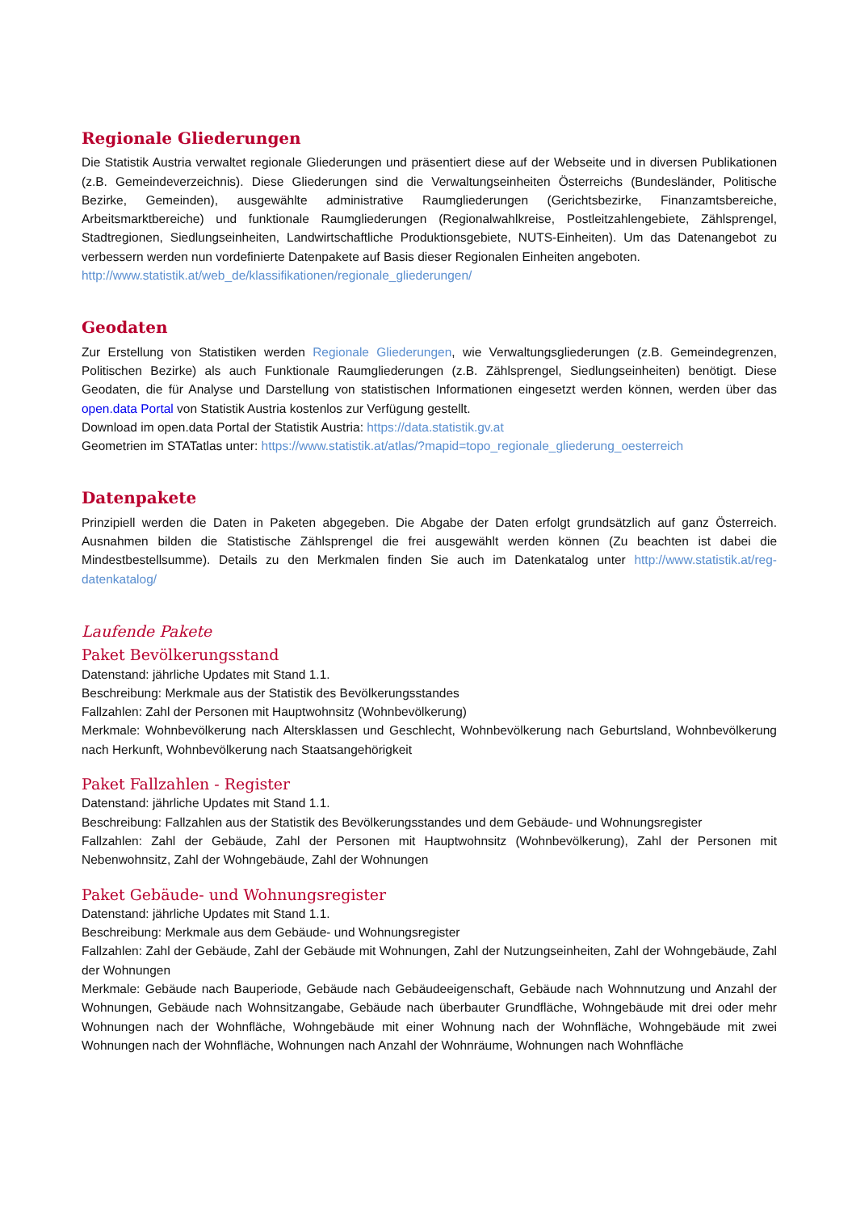Regionale Gliederungen
Die Statistik Austria verwaltet regionale Gliederungen und präsentiert diese auf der Webseite und in diversen Publikationen (z.B. Gemeindeverzeichnis). Diese Gliederungen sind die Verwaltungseinheiten Österreichs (Bundesländer, Politische Bezirke, Gemeinden), ausgewählte administrative Raumgliederungen (Gerichtsbezirke, Finanzamtsbereiche, Arbeitsmarktbereiche) und funktionale Raumgliederungen (Regionalwahlkreise, Postleitzahlengebiete, Zählsprengel, Stadtregionen, Siedlungseinheiten, Landwirtschaftliche Produktionsgebiete, NUTS-Einheiten). Um das Datenangebot zu verbessern werden nun vordefinierte Datenpakete auf Basis dieser Regionalen Einheiten angeboten.
http://www.statistik.at/web_de/klassifikationen/regionale_gliederungen/
Geodaten
Zur Erstellung von Statistiken werden Regionale Gliederungen, wie Verwaltungsgliederungen (z.B. Gemeindegrenzen, Politischen Bezirke) als auch Funktionale Raumgliederungen (z.B. Zählsprengel, Siedlungseinheiten) benötigt. Diese Geodaten, die für Analyse und Darstellung von statistischen Informationen eingesetzt werden können, werden über das open.data Portal von Statistik Austria kostenlos zur Verfügung gestellt.
Download im open.data Portal der Statistik Austria: https://data.statistik.gv.at
Geometrien im STATatlas unter: https://www.statistik.at/atlas/?mapid=topo_regionale_gliederung_oesterreich
Datenpakete
Prinzipiell werden die Daten in Paketen abgegeben. Die Abgabe der Daten erfolgt grundsätzlich auf ganz Österreich. Ausnahmen bilden die Statistische Zählsprengel die frei ausgewählt werden können (Zu beachten ist dabei die Mindestbestellsumme). Details zu den Merkmalen finden Sie auch im Datenkatalog unter http://www.statistik.at/reg-datenkatalog/
Laufende Pakete
Paket Bevölkerungsstand
Datenstand: jährliche Updates mit Stand 1.1.
Beschreibung: Merkmale aus der Statistik des Bevölkerungsstandes
Fallzahlen: Zahl der Personen mit Hauptwohnsitz (Wohnbevölkerung)
Merkmale: Wohnbevölkerung nach Altersklassen und Geschlecht, Wohnbevölkerung nach Geburtsland, Wohnbevölkerung nach Herkunft, Wohnbevölkerung nach Staatsangehörigkeit
Paket Fallzahlen - Register
Datenstand: jährliche Updates mit Stand 1.1.
Beschreibung: Fallzahlen aus der Statistik des Bevölkerungsstandes und dem Gebäude- und Wohnungsregister
Fallzahlen: Zahl der Gebäude, Zahl der Personen mit Hauptwohnsitz (Wohnbevölkerung), Zahl der Personen mit Nebenwohnsitz, Zahl der Wohngebäude, Zahl der Wohnungen
Paket Gebäude- und Wohnungsregister
Datenstand: jährliche Updates mit Stand 1.1.
Beschreibung: Merkmale aus dem Gebäude- und Wohnungsregister
Fallzahlen: Zahl der Gebäude, Zahl der Gebäude mit Wohnungen, Zahl der Nutzungseinheiten, Zahl der Wohngebäude, Zahl der Wohnungen
Merkmale: Gebäude nach Bauperiode, Gebäude nach Gebäudeeigenschaft, Gebäude nach Wohnnutzung und Anzahl der Wohnungen, Gebäude nach Wohnsitzangabe, Gebäude nach überbauter Grundfläche, Wohngebäude mit drei oder mehr Wohnungen nach der Wohnfläche, Wohngebäude mit einer Wohnung nach der Wohnfläche, Wohngebäude mit zwei Wohnungen nach der Wohnfläche, Wohnungen nach Anzahl der Wohnräume, Wohnungen nach Wohnfläche